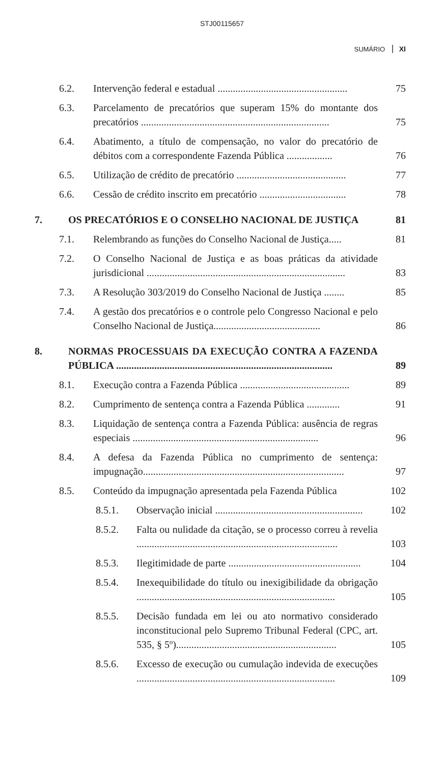STJ00115657
SUMÁRIO XI
6.2. Intervenção federal e estadual ...................................................
75
6.3. Parcelamento de precatórios que superam 15% do montante dos precatórios ..........................................................................
75
6.4. Abatimento, a título de compensação, no valor do precatório de débitos com a correspondente Fazenda Pública ..................
76
6.5. Utilização de crédito de precatório ...........................................
77
6.6. Cessão de crédito inscrito em precatório ..................................
78
7. OS PRECATÓRIOS E O CONSELHO NACIONAL DE JUSTIÇA
81
7.1. Relembrando as funções do Conselho Nacional de Justiça.....
81
7.2. O Conselho Nacional de Justiça e as boas práticas da atividade jurisdicional ..............................................................................
83
7.3. A Resolução 303/2019 do Conselho Nacional de Justiça ........
85
7.4. A gestão dos precatórios e o controle pelo Congresso Nacional e pelo Conselho Nacional de Justiça..........................................
86
8. NORMAS PROCESSUAIS DA EXECUÇÃO CONTRA A FAZENDA PÚBLICA .....................................................................................
89
8.1. Execução contra a Fazenda Pública ...........................................
89
8.2. Cumprimento de sentença contra a Fazenda Pública .............
91
8.3. Liquidação de sentença contra a Fazenda Pública: ausência de regras especiais .........................................................................
96
8.4. A defesa da Fazenda Pública no cumprimento de sentença: impugnação...............................................................................
97
8.5. Conteúdo da impugnação apresentada pela Fazenda Pública
102
8.5.1. Observação inicial ..........................................................
102
8.5.2. Falta ou nulidade da citação, se o processo correu à revelia ...............................................................................
103
8.5.3. Ilegitimidade de parte ....................................................
104
8.5.4. Inexequibilidade do título ou inexigibilidade da obrigação ..............................................................................
105
8.5.5. Decisão fundada em lei ou ato normativo considerado inconstitucional pelo Supremo Tribunal Federal (CPC, art. 535, § 5º)...............................................................
105
8.5.6. Excesso de execução ou cumulação indevida de execuções ..............................................................................
109